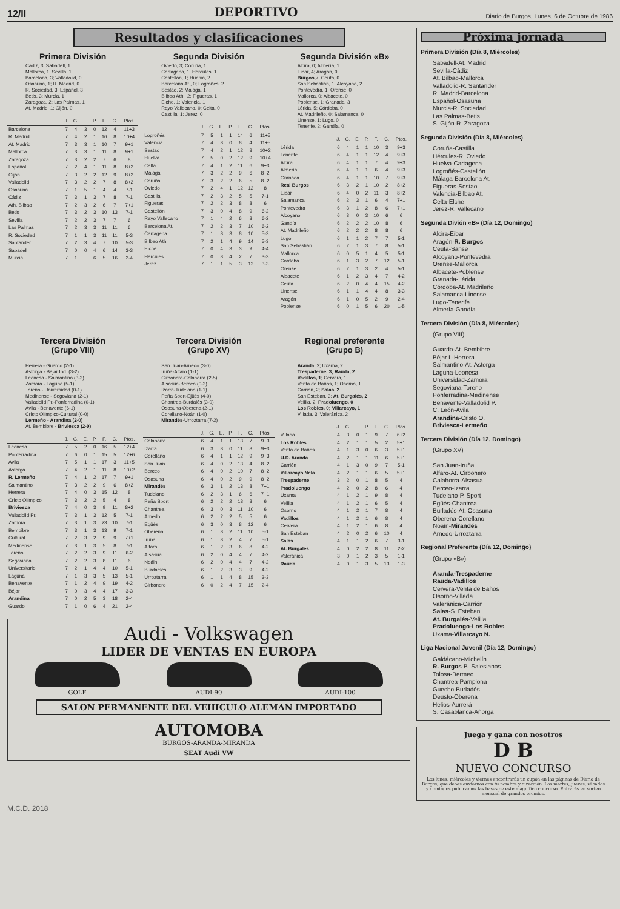12/II DEPORTIVO Diario de Burgos, Lunes, 6 de Octubre de 1986
Resultados y clasificaciones
Primera División
Cádiz, 3; Sabadell, 1
Mallorca, 1; Sevilla, 1
Barcelona, 3; Valladolid, 0
Osasuna, 1; R. Madrid, 0
R. Sociedad, 3; Español, 3
Betis, 3; Murcia, 1
Zaragoza, 2; Las Palmas, 1
At. Madrid, 1; Gijón, 0
| | J. | G. | E. | P. | F. | C. | Ptos. |
| --- | --- | --- | --- | --- | --- | --- | --- |
| Barcelona | 7 | 4 | 3 | 0 | 12 | 4 | 11+3 |
| R. Madrid | 7 | 4 | 2 | 1 | 16 | 8 | 10+4 |
| At. Madrid | 7 | 3 | 3 | 1 | 10 | 7 | 9+1 |
| Mallorca | 7 | 3 | 3 | 1 | 11 | 8 | 9+1 |
| Zaragoza | 7 | 3 | 2 | 2 | 7 | 6 | 8 |
| Español | 7 | 2 | 4 | 1 | 11 | 8 | 8+2 |
| Gijón | 7 | 3 | 2 | 2 | 12 | 9 | 8+2 |
| Valladolid | 7 | 3 | 2 | 2 | 7 | 8 | 8+2 |
| Osasuna | 7 | 1 | 5 | 1 | 4 | 4 | 7-1 |
| Cádiz | 7 | 3 | 1 | 3 | 7 | 8 | 7-1 |
| Ath. Bilbao | 7 | 2 | 3 | 2 | 6 | 7 | 7+1 |
| Betis | 7 | 3 | 2 | 3 | 10 | 13 | 7-1 |
| Sevilla | 7 | 2 | 2 | 3 | 7 | 7 | 6 |
| Las Palmas | 7 | 2 | 3 | 3 | 11 | 11 | 6 |
| R. Sociedad | 7 | 1 | 1 | 3 | 11 | 11 | 5-3 |
| Santander | 7 | 2 | 3 | 4 | 7 | 10 | 5-3 |
| Sabadell | 7 | 0 | 0 | 4 | 6 | 14 | 3-3 |
| Murcia | 7 | 1 | | 6 | 5 | 16 | 2-4 |
Segunda División
Oviedo, 3; Coruña, 1
Cartagena, 1; Hércules, 1
Castellón, 1; Huelva, 2
Barcelona At., 0; Logroñés, 2
Sestao, 2; Málaga, 1
Bilbao Ath., 2; Figueras, 1
Elche, 1; Valencia, 1
Rayo Vallecano, 0; Celta, 0
Castilla, 1; Jerez, 0
| | J. | G. | E. | P. | F. | C. | Ptos. |
| --- | --- | --- | --- | --- | --- | --- | --- |
| Logroñés | 7 | 5 | 1 | 1 | 14 | 6 | 11+5 |
| Valencia | 7 | 4 | 3 | 0 | 8 | 4 | 11+5 |
| Sestao | 7 | 4 | 2 | 1 | 12 | 3 | 10+2 |
| Huelva | 7 | 5 | 0 | 2 | 12 | 9 | 10+4 |
| Celta | 7 | 4 | 1 | 2 | 11 | 6 | 9+3 |
| Málaga | 7 | 3 | 2 | 2 | 9 | 6 | 8+2 |
| Coruña | 7 | 3 | 2 | 2 | 6 | 5 | 8+2 |
| Oviedo | 7 | 2 | 4 | 1 | 12 | 12 | 8 |
| Castilla | 7 | 2 | 3 | 2 | 5 | 5 | 7-1 |
| Figueras | 7 | 2 | 2 | 3 | 8 | 8 | 6 |
| Castellón | 7 | 3 | 0 | 4 | 8 | 9 | 6-2 |
| Rayo Vallecano | 7 | 1 | 4 | 2 | 6 | 8 | 6-2 |
| Barcelona At. | 7 | 2 | 2 | 3 | 7 | 10 | 6-2 |
| Cartagena | 7 | 1 | 3 | 3 | 8 | 10 | 5-3 |
| Bilbao Ath. | 7 | 2 | 1 | 4 | 9 | 14 | 5-3 |
| Elche | 7 | 0 | 4 | 3 | 3 | 9 | 4-4 |
| Hércules | 7 | 0 | 3 | 4 | 2 | 7 | 3-3 |
| Jerez | 7 | 1 | 1 | 5 | 3 | 12 | 3-3 |
Segunda División «B»
Alcira, 0; Almería, 1
Eibar, 4; Aragón, 0
Burgos,7; Ceuta, 0
San Sebastián, 1; Alcoyano, 2
Pontevedra, 1; Orense, 0
Mallorca, 0; Albacete, 0
Poblense, 1; Granada, 3
Lérida, 5; Córdoba, 0
At. Madrileño, 0; Salamanca, 0
Linense, 1; Lugo, 0
Tenerife, 2; Gandía, 0
| | J. | G. | E. | P. | F. | C. | Ptos. |
| --- | --- | --- | --- | --- | --- | --- | --- |
| Lérida | 6 | 4 | 1 | 1 | 10 | 3 | 9+3 |
| Tenerife | 6 | 4 | 1 | 1 | 12 | 4 | 9+3 |
| Alcira | 6 | 4 | 1 | 1 | 7 | 4 | 9+3 |
| Almería | 6 | 4 | 1 | 1 | 6 | 4 | 9+3 |
| Granada | 6 | 4 | 1 | 1 | 10 | 7 | 9+3 |
| Real Burgos | 6 | 3 | 2 | 1 | 10 | 2 | 8+2 |
| Eibar | 6 | 4 | 0 | 2 | 11 | 3 | 8+2 |
| Salamanca | 6 | 2 | 3 | 1 | 6 | 4 | 7+1 |
| Pontevedra | 6 | 3 | 1 | 2 | 8 | 6 | 7+1 |
| Alcoyano | 6 | 3 | 0 | 3 | 10 | 6 | 6 |
| Gandía | 6 | 2 | 2 | 2 | 10 | 8 | 6 |
| At. Madrileño | 6 | 2 | 2 | 2 | 8 | 8 | 6 |
| Lugo | 6 | 1 | 1 | 2 | 7 | 7 | 5-1 |
| San Sebastián | 6 | 2 | 1 | 3 | 7 | 8 | 5-1 |
| Mallorca | 6 | 0 | 5 | 1 | 4 | 5 | 5-1 |
| Córdoba | 6 | 1 | 3 | 2 | 7 | 12 | 5-1 |
| Orense | 6 | 2 | 1 | 3 | 2 | 4 | 5-1 |
| Albacete | 6 | 1 | 2 | 3 | 4 | 7 | 4-2 |
| Ceuta | 6 | 2 | 0 | 4 | 4 | 15 | 4-2 |
| Linense | 6 | 1 | 1 | 4 | 4 | 8 | 3-3 |
| Aragón | 6 | 1 | 0 | 5 | 2 | 9 | 2-4 |
| Poblense | 6 | 0 | 1 | 5 | 6 | 20 | 1-5 |
Tercera División
(Grupo VIII)
Herrera - Guardo (2-1)
Astorga - Béjar Ind. (3-2)
Leonesa - Salmantino (3-2)
Zamora - Laguna (5-1)
Toreno - Universidad (0-1)
Medinense - Segoviana (2-1)
Valladolid Pr.-Ponferradina (0-1)
Avila - Benavente (6-1)
Cristo Olímpico-Cultural (0-0)
Lermeño - Arandina (2-0)
At. Bembibre - Briviesca (2-0)
| | J. | G. | E. | P. | F. | C. | Ptos. |
| --- | --- | --- | --- | --- | --- | --- | --- |
| Leonesa | 7 | 5 | 2 | 0 | 16 | 5 | 12+4 |
| Ponferradina | 7 | 6 | 0 | 1 | 15 | 5 | 12+6 |
| Avila | 7 | 5 | 1 | 1 | 17 | 3 | 11+5 |
| Astorga | 7 | 4 | 2 | 1 | 11 | 8 | 10+2 |
| R. Lermeño | 7 | 4 | 1 | 2 | 17 | 7 | 9+1 |
| Salmantino | 7 | 3 | 2 | 2 | 9 | 6 | 8+2 |
| Herrera | 7 | 4 | 0 | 3 | 15 | 12 | 8 |
| Cristo Olímpico | 7 | 3 | 2 | 2 | 5 | 4 | 8 |
| Briviesca | 7 | 4 | 0 | 3 | 9 | 11 | 8+2 |
| Valladolid Pr. | 7 | 3 | 1 | 3 | 12 | 5 | 7-1 |
| Zamora | 7 | 3 | 1 | 3 | 23 | 10 | 7-1 |
| Bembibre | 7 | 3 | 1 | 3 | 13 | 9 | 7-1 |
| Cultural | 7 | 2 | 3 | 2 | 9 | 9 | 7+1 |
| Medinense | 7 | 3 | 1 | 3 | 5 | 8 | 7-1 |
| Toreno | 7 | 2 | 2 | 3 | 9 | 11 | 6-2 |
| Segoviana | 7 | 2 | 2 | 3 | 8 | 11 | 6 |
| Universitario | 7 | 2 | 1 | 4 | 4 | 10 | 5-1 |
| Laguna | 7 | 1 | 3 | 3 | 5 | 13 | 5-1 |
| Benavente | 7 | 1 | 2 | 4 | 9 | 19 | 4-2 |
| Béjar | 7 | 0 | 3 | 4 | 4 | 17 | 3-3 |
| Arandina | 7 | 0 | 2 | 5 | 3 | 18 | 2-4 |
| Guardo | 7 | 1 | 0 | 6 | 4 | 21 | 2-4 |
Tercera División
(Grupo XV)
San Juan-Arnedo (3-0)
Iruña-Alfaro (1-1)
Cirbonero-Calahorra (2-5)
Alsasua-Berceo (0-2)
Izarra-Tudelano (1-1)
Peña Sport-Ejüés (4-0)
Chantrea-Burdalés (3-0)
Osasuna-Oberena (2-1)
Corellano-Noán (1-0)
Mirandés-Urroztarra (7-2)
| | J. | G. | E. | P. | F. | C. | Ptos. |
| --- | --- | --- | --- | --- | --- | --- | --- |
| Calahorra | 6 | 4 | 1 | 1 | 13 | 7 | 9+3 |
| Izarra | 6 | 3 | 3 | 0 | 11 | 8 | 9+3 |
| Corellano | 6 | 4 | 1 | 1 | 12 | 9 | 9+3 |
| San Juan | 6 | 4 | 0 | 2 | 13 | 4 | 8+2 |
| Berceo | 6 | 4 | 0 | 2 | 10 | 7 | 8+2 |
| Osasuna | 6 | 4 | 0 | 2 | 9 | 9 | 8+2 |
| Mirandés | 6 | 3 | 1 | 2 | 13 | 8 | 7+1 |
| Tudelano | 6 | 2 | 3 | 1 | 6 | 6 | 7+1 |
| Peña Sport | 6 | 2 | 2 | 2 | 13 | 8 | 6 |
| Chantrea | 6 | 3 | 0 | 3 | 11 | 10 | 6 |
| Arnedo | 6 | 2 | 2 | 2 | 5 | 5 | 6 |
| Egüés | 6 | 3 | 0 | 3 | 8 | 12 | 6 |
| Oberena | 6 | 1 | 3 | 2 | 11 | 10 | 5-1 |
| Iruña | 6 | 1 | 3 | 2 | 4 | 7 | 5-1 |
| Alfaro | 6 | 1 | 2 | 3 | 6 | 8 | 4-2 |
| Alsasua | 6 | 2 | 0 | 4 | 4 | 7 | 4-2 |
| Noáin | 6 | 2 | 0 | 4 | 4 | 7 | 4-2 |
| Burdaelés | 6 | 1 | 2 | 3 | 3 | 9 | 4-2 |
| Urroztarra | 6 | 1 | 1 | 4 | 8 | 15 | 3-3 |
| Cirbonero | 6 | 0 | 2 | 4 | 7 | 15 | 2-4 |
Regional preferente
(Grupo B)
Aranda, 2; Uxama, 2
Trespaderne, 3; Rauda, 2
Vadillos, 1; Cervera, 1
Venta de Baños, 1; Osorno, 1
Carrión, 2; Salas, 2
San Esteban, 3; At. Burgalés, 2
Velilla, 2; Pradoluengo, 0
Los Robles, 0; Villarcayo, 1
Villada, 3; Valeránica, 2
| | J. | G. | E. | P. | F. | C. | Ptos. |
| --- | --- | --- | --- | --- | --- | --- | --- |
| Villada | 4 | 3 | 0 | 1 | 9 | 7 | 6+2 |
| Los Robles | 4 | 2 | 1 | 1 | 5 | 2 | 5+1 |
| Venta de Baños | 4 | 1 | 3 | 0 | 6 | 3 | 5+1 |
| U.D. Aranda | 4 | 2 | 1 | 1 | 11 | 6 | 5+1 |
| Carrión | 4 | 1 | 3 | 0 | 9 | 7 | 5-1 |
| Villarcayo Nela | 4 | 2 | 1 | 1 | 6 | 5 | 5+1 |
| Trespaderne | 3 | 2 | 0 | 1 | 8 | 5 | 4 |
| Pradoluengo | 4 | 2 | 0 | 2 | 8 | 6 | 4 |
| Uxama | 4 | 1 | 2 | 1 | 9 | 8 | 4 |
| Velilla | 4 | 1 | 2 | 1 | 6 | 5 | 4 |
| Osorno | 4 | 1 | 2 | 1 | 7 | 8 | 4 |
| Vadillos | 4 | 1 | 2 | 1 | 6 | 8 | 4 |
| Cervera | 4 | 1 | 2 | 1 | 6 | 8 | 4 |
| San Esteban | 4 | 2 | 0 | 2 | 6 | 10 | 4 |
| Salas | 4 | 1 | 1 | 2 | 6 | 7 | 3-1 |
| At. Burgalés | 4 | 0 | 2 | 2 | 8 | 11 | 2-2 |
| Valeránica | 3 | 0 | 1 | 2 | 3 | 5 | 1-1 |
| Rauda | 4 | 0 | 1 | 3 | 5 | 13 | 1-3 |
Audi - Volkswagen
LIDER DE VENTAS EN EUROPA
GOLF AUDI-90 AUDI-100
SALON PERMANENTE DEL VEHICULO ALEMAN IMPORTADO
AUTOMOBA
BURGOS-ARANDA-MIRANDA
SEAT Audi VW
Próxima jornada
Primera División (Día 8, Miércoles)
Sabadell-At. Madrid
Sevilla-Cádiz
At. Bilbao-Mallorca
Valladolid-R. Santander
R. Madrid-Barcelona
Español-Osasuna
Murcia-R. Sociedad
Las Palmas-Betis
S. Gijón-R. Zaragoza
Segunda División (Día 8, Miércoles)
Coruña-Castilla
Hércules-R. Oviedo
Huelva-Cartagena
Logroñés-Castellón
Málaga-Barcelona At.
Figueras-Sestao
Valencia-Bilbao At.
Celta-Elche
Jerez-R. Vallecano
Segunda Divión «B» (Día 12, Domingo)
Alcira-Eibar
Aragón-R. Burgos
Ceuta-Sanse
Alcoyano-Pontevedra
Orense-Mallorca
Albacete-Poblense
Granada-Lérida
Córdoba-At. Madrileño
Salamanca-Linense
Lugo-Tenerife
Almería-Gandía
Tercera División (Día 8, Miércoles)
(Grupo VIII)
Guardo-At. Bembibre
Béjar I.-Herrera
Salmantino-At. Astorga
Laguna-Leonesa
Universidad-Zamora
Segoviana-Toreno
Ponferradina-Medinense
Benavente-Valladolid P.
C. León-Avila
Arandina-Cristo O.
Briviesca-Lermeño
Tercera División (Día 12, Domingo)
(Grupo XV)
San Juan-Iruña
Alfaro-At. Cirbonero
Calahorra-Alsasua
Berceo-Izarra
Tudelano-P. Sport
Egüés-Chantrea
Burladés-At. Osasuna
Oberena-Corellano
Noaín-Mirandés
Arnedo-Urroztarra
Regional Preferente (Día 12, Domingo)
(Grupo «B»)
Aranda-Trespaderne
Rauda-Vadillos
Cervera-Venta de Baños
Osorno-Villada
Valeránica-Carrión
Salas-S. Esteban
At. Burgalés-Velilla
Pradoluengo-Los Robles
Uxama-Villarcayo N.
Liga Nacional Juvenil (Día 12, Domingo)
Galdácano-Michelín
R. Burgos-B. Salesianos
Tolosa-Bermeo
Chantrea-Pamplona
Guecho-Burladés
Deusto-Oberena
Helios-Aurrerá
S. Casablanca-Añorga
Juega y gana con nosotros
D B
NUEVO CONCURSO
Los lunes, miércoles y viernes encontrarás un cupón en las páginas de Diario de Burgos, que debes enviarnos con tu nombre y dirección. Los martes, jueves, sábados y domingos publicamos las bases de este magnífico concurso. Entrarás en sorteo mensual de grandes premios.
M.C.D. 2018